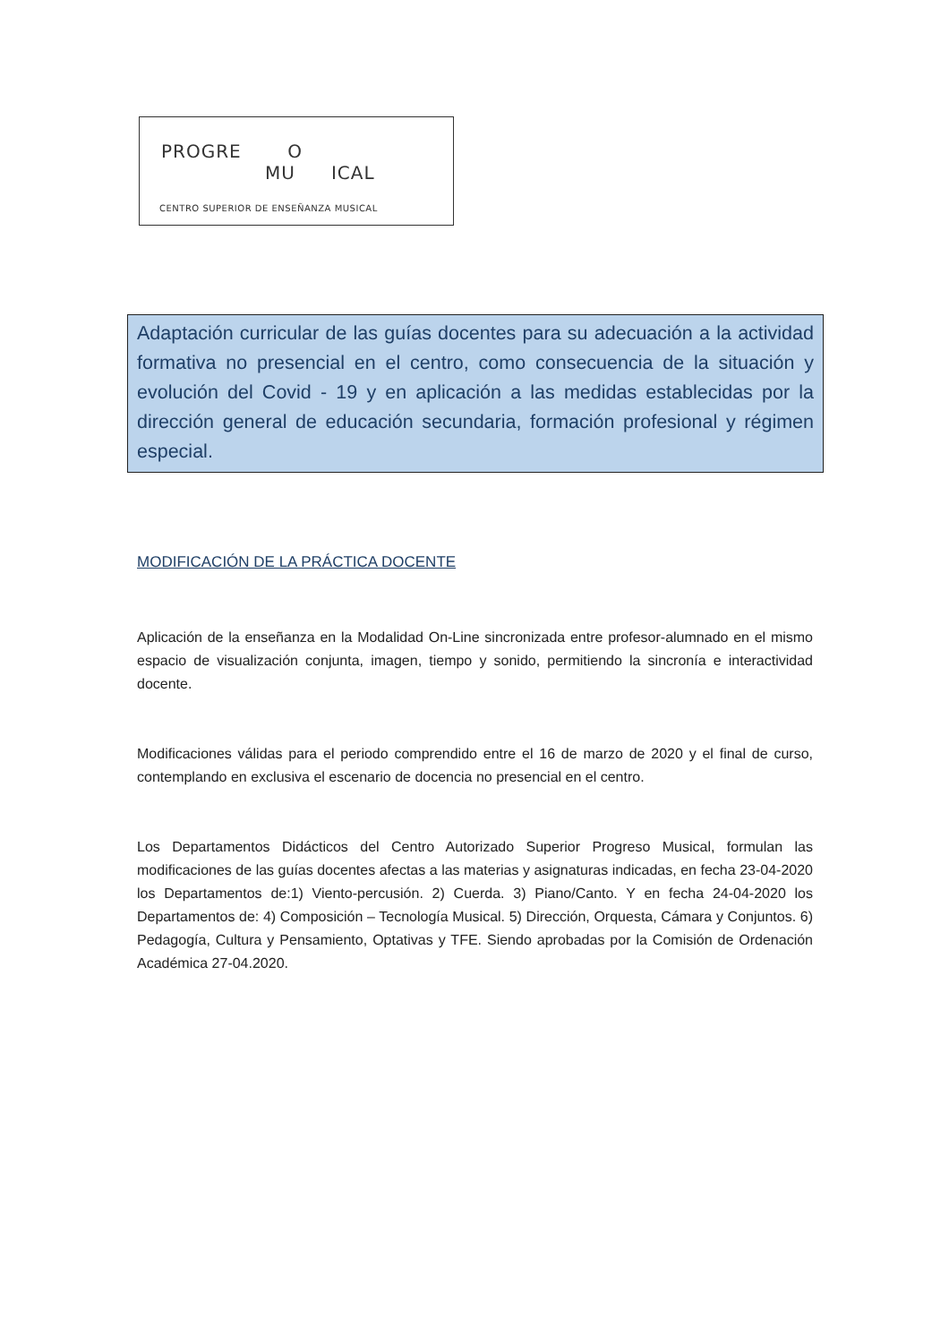PROGRE O
MU ICAL
CENTRO SUPERIOR DE ENSEÑANZA MUSICAL
Adaptación curricular de las guías docentes para su adecuación a la actividad formativa no presencial en el centro, como consecuencia de la situación y evolución del Covid - 19 y en aplicación a las medidas establecidas por la dirección general de educación secundaria, formación profesional y régimen especial.
MODIFICACIÓN DE LA PRÁCTICA DOCENTE
Aplicación de la enseñanza en la Modalidad On-Line sincronizada entre profesor-alumnado en el mismo espacio de visualización conjunta, imagen, tiempo y sonido, permitiendo la sincronía e interactividad docente.
Modificaciones válidas para el periodo comprendido entre el 16 de marzo de 2020 y el final de curso, contemplando en exclusiva el escenario de docencia no presencial en el centro.
Los Departamentos Didácticos del Centro Autorizado Superior Progreso Musical, formulan las modificaciones de las guías docentes afectas a las materias y asignaturas indicadas, en fecha 23-04-2020 los Departamentos de:1) Viento-percusión. 2) Cuerda. 3) Piano/Canto. Y en fecha 24-04-2020 los Departamentos de: 4) Composición – Tecnología Musical. 5) Dirección, Orquesta, Cámara y Conjuntos. 6) Pedagogía, Cultura y Pensamiento, Optativas y TFE. Siendo aprobadas por la Comisión de Ordenación Académica 27-04.2020.